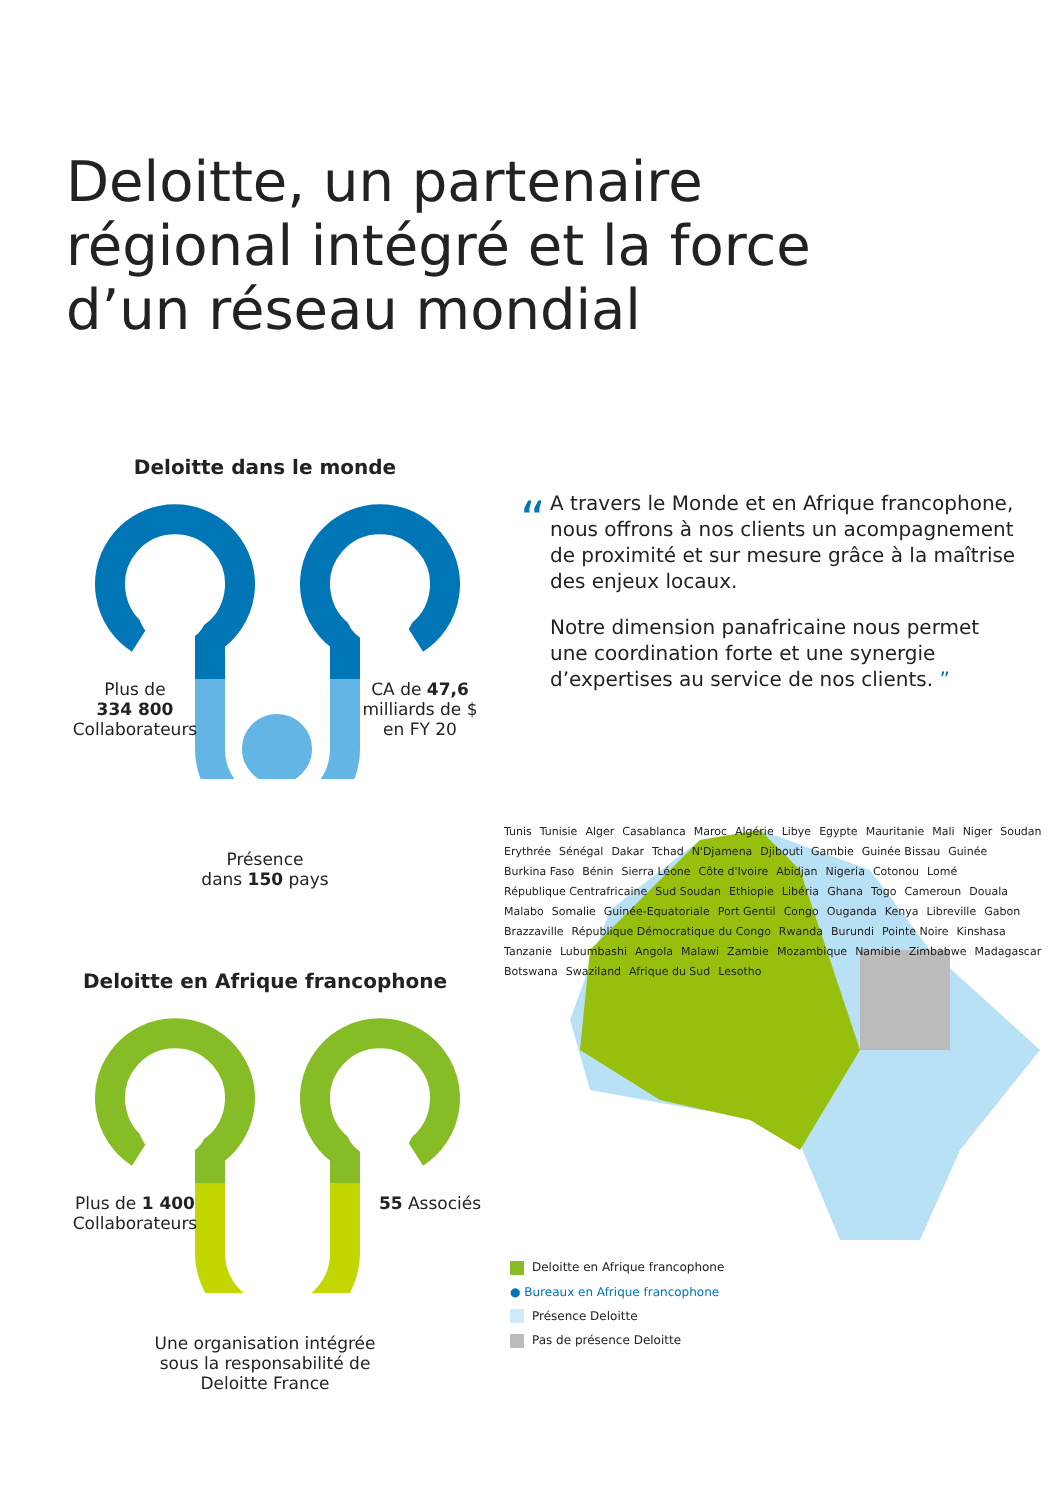Deloitte, un partenaire régional intégré et la force d’un réseau mondial
Deloitte dans le monde
Plus de
334 800
Collaborateurs
CA de 47,6 milliards de $
en FY 20
Présence
dans 150 pays
Deloitte en Afrique francophone
Plus de 1 400
Collaborateurs
55 Associés
Une organisation intégrée
sous la responsabilité de
Deloitte France
“
A travers le Monde et en Afrique francophone, nous offrons à nos clients un acompagnement de proximité et sur mesure grâce à la maîtrise des enjeux locaux.
Notre dimension panafricaine nous permet une coordination forte et une synergie d’expertises au service de nos clients. ”
Tunis Tunisie Alger Casablanca Maroc Algérie Libye Egypte Mauritanie Mali Niger Soudan Erythrée Sénégal Dakar Tchad N'Djamena Djibouti Gambie Guinée Bissau Guinée Burkina Faso Bénin Sierra Léone Côte d'Ivoire Abidjan Nigeria Cotonou Lomé République Centrafricaine Sud Soudan Ethiopie Libéria Ghana Togo Cameroun Douala Malabo Somalie Guinée-Equatoriale Port Gentil Congo Ouganda Kenya Libreville Gabon Brazzaville République Démocratique du Congo Rwanda Burundi Pointe Noire Kinshasa Tanzanie Lubumbashi Angola Malawi Zambie Mozambique Namibie Zimbabwe Madagascar Botswana Swaziland Afrique du Sud Lesotho
Deloitte en Afrique francophone
● Bureaux en Afrique francophone
Présence Deloitte
Pas de présence Deloitte